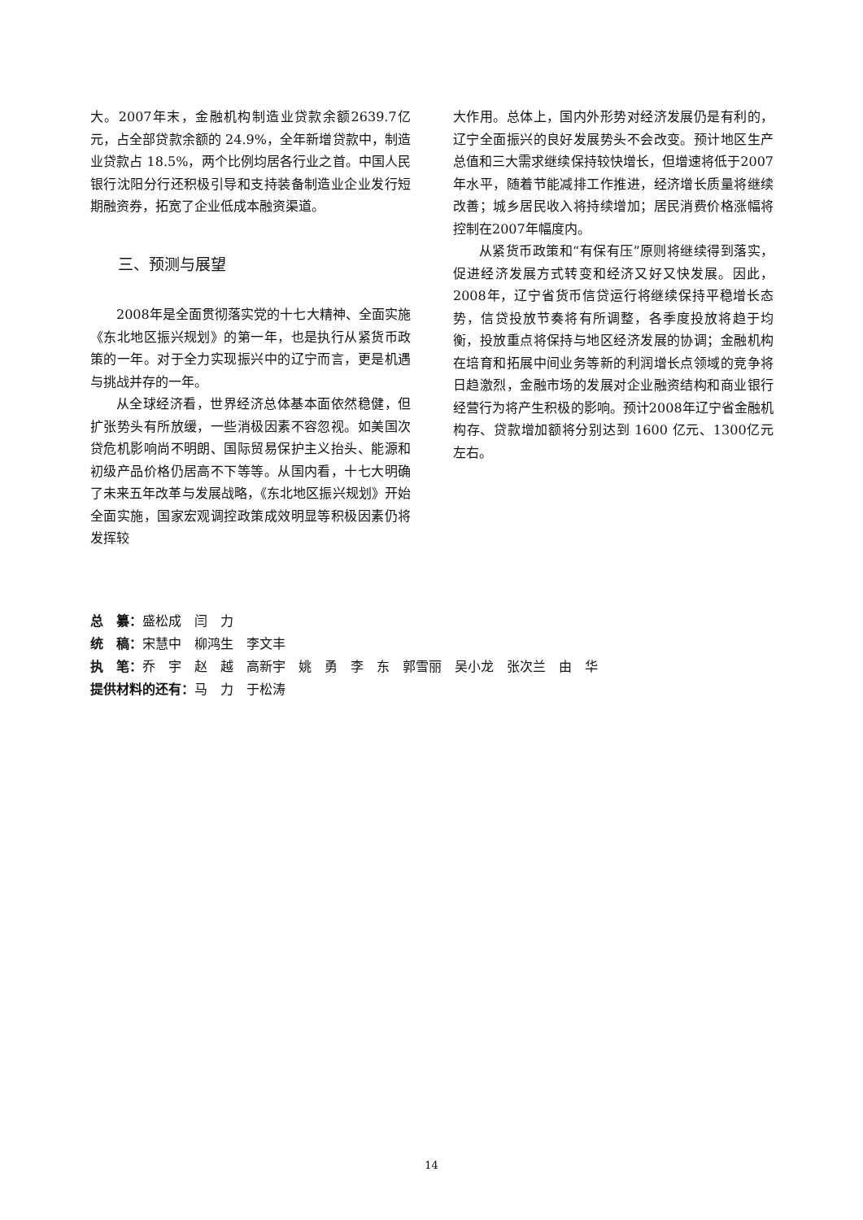大。2007年末，金融机构制造业贷款余额2639.7亿元，占全部贷款余额的 24.9%，全年新增贷款中，制造业贷款占 18.5%，两个比例均居各行业之首。中国人民银行沈阳分行还积极引导和支持装备制造业企业发行短期融资券，拓宽了企业低成本融资渠道。
三、预测与展望
2008年是全面贯彻落实党的十七大精神、全面实施《东北地区振兴规划》的第一年，也是执行从紧货币政策的一年。对于全力实现振兴中的辽宁而言，更是机遇与挑战并存的一年。
从全球经济看，世界经济总体基本面依然稳健，但扩张势头有所放缓，一些消极因素不容忽视。如美国次贷危机影响尚不明朗、国际贸易保护主义抬头、能源和初级产品价格仍居高不下等等。从国内看，十七大明确了未来五年改革与发展战略，《东北地区振兴规划》开始全面实施，国家宏观调控政策成效明显等积极因素仍将发挥较
大作用。总体上，国内外形势对经济发展仍是有利的，辽宁全面振兴的良好发展势头不会改变。预计地区生产总值和三大需求继续保持较快增长，但增速将低于2007年水平，随着节能减排工作推进，经济增长质量将继续改善；城乡居民收入将持续增加；居民消费价格涨幅将控制在2007年幅度内。
从紧货币政策和“有保有压”原则将继续得到落实，促进经济发展方式转变和经济又好又快发展。因此，2008年，辽宁省货币信贷运行将继续保持平稳增长态势，信贷投放节奏将有所调整，各季度投放将趋于均衡，投放重点将保持与地区经济发展的协调；金融机构在培育和拓展中间业务等新的利润增长点领域的竞争将日趋激烈，金融市场的发展对企业融资结构和商业银行经营行为将产生积极的影响。预计2008年辽宁省金融机构存、贷款增加额将分别达到 1600 亿元、1300亿元左右。
总　纂：盛松成　闫　力
统　稿：宋慧中　柳鸿生　李文丰
执　笔：乔　宇　赵　越　高新宇　姚　勇　李　东　郭雪丽　吴小龙　张次兰　由　华
提供材料的还有：马　力　于松涛
14